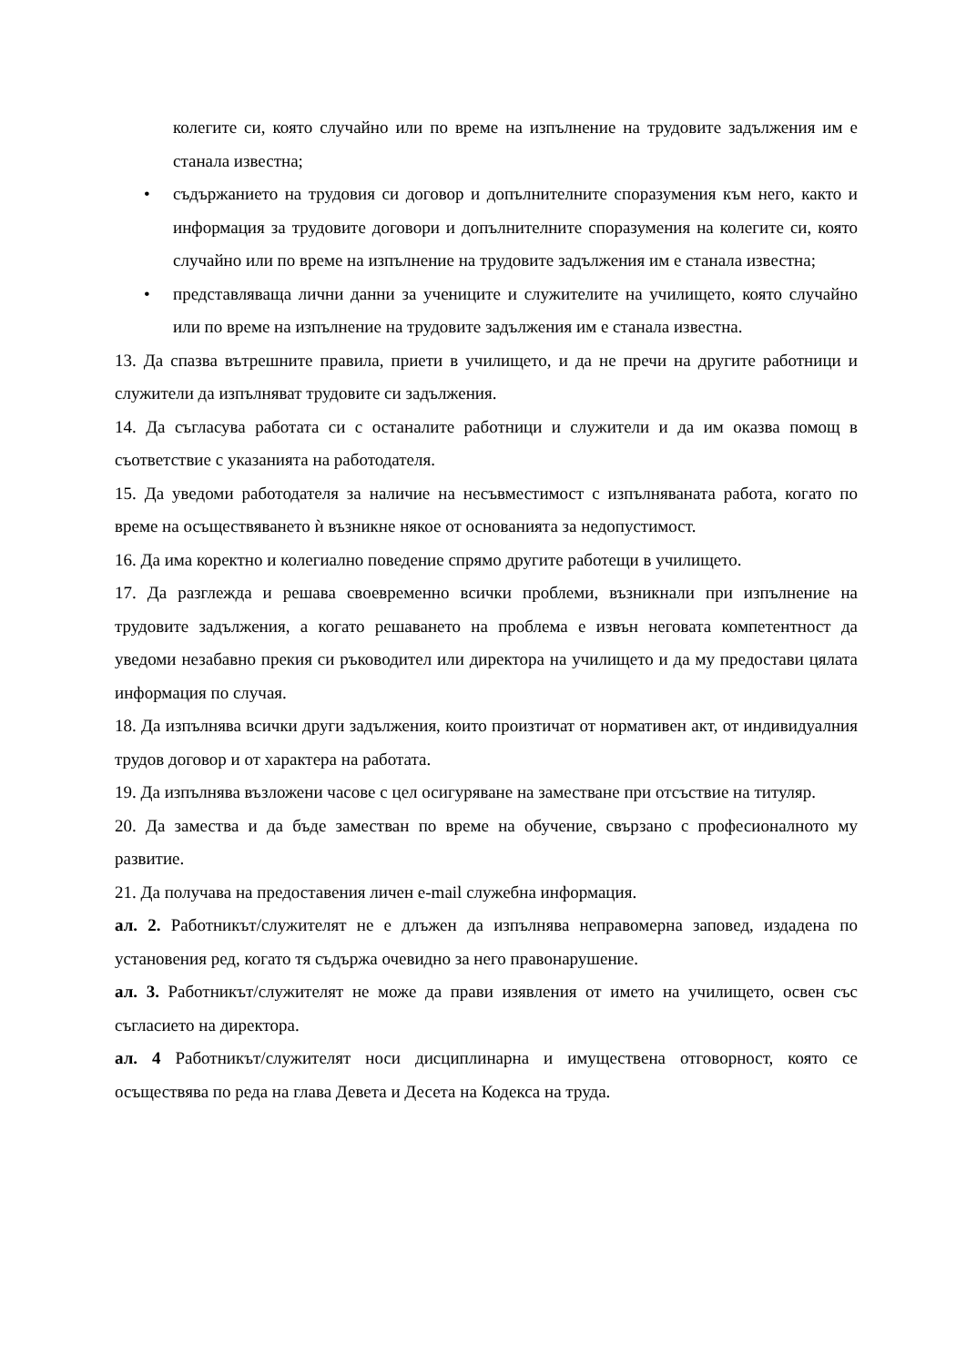колегите си, която случайно или по време на изпълнение на трудовите задължения им е станала известна;
• съдържанието на трудовия си договор и допълнителните споразумения към него, както и информация за трудовите договори и допълнителните споразумения на колегите си, която случайно или по време на изпълнение на трудовите задължения им е станала известна;
• представляваща лични данни за учениците и служителите на училището, която случайно или по време на изпълнение на трудовите задължения им е станала известна.
13. Да спазва вътрешните правила, приети в училището, и да не пречи на другите работници и служители да изпълняват трудовите си задължения.
14. Да съгласува работата си с останалите работници и служители и да им оказва помощ в съответствие с указанията на работодателя.
15. Да уведоми работодателя за наличие на несъвместимост с изпълняваната работа, когато по време на осъществяването ѝ възникне някое от основанията за недопустимост.
16. Да има коректно и колегиално поведение спрямо другите работещи в училището.
17. Да разглежда и решава своевременно всички проблеми, възникнали при изпълнение на трудовите задължения, а когато решаването на проблема е извън неговата компетентност да уведоми незабавно прекия си ръководител или директора на училището и да му предостави цялата информация по случая.
18. Да изпълнява всички други задължения, които произтичат от нормативен акт, от индивидуалния трудов договор и от характера на работата.
19. Да изпълнява възложени часове с цел осигуряване на заместване при отсъствие на титуляр.
20. Да замества и да бъде заместван по време на обучение, свързано с професионалното му развитие.
21. Да получава на предоставения личен e-mail служебна информация.
ал. 2. Работникът/служителят не е длъжен да изпълнява неправомерна заповед, издадена по установения ред, когато тя съдържа очевидно за него правонарушение.
ал. 3. Работникът/служителят не може да прави изявления от името на училището, освен със съгласието на директора.
ал. 4 Работникът/служителят носи дисциплинарна и имуществена отговорност, която се осъществява по реда на глава Девета и Десета на Кодекса на труда.